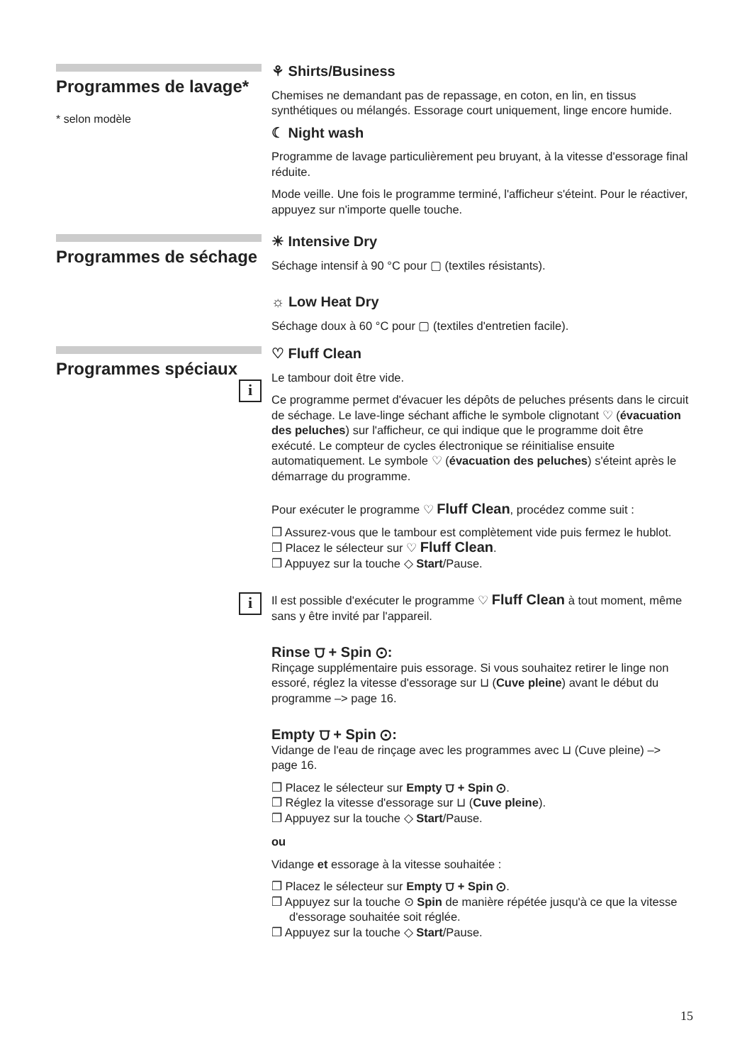Programmes de lavage*
* selon modèle
⚘ Shirts/Business
Chemises ne demandant pas de repassage, en coton, en lin, en tissus synthétiques ou mélangés. Essorage court uniquement, linge encore humide.
☾ Night wash
Programme de lavage particulièrement peu bruyant, à la vitesse d'essorage final réduite.
Mode veille. Une fois le programme terminé, l'afficheur s'éteint. Pour le réactiver, appuyez sur n'importe quelle touche.
Programmes de séchage
☀ Intensive Dry
Séchage intensif à 90 °C pour ▢ (textiles résistants).
☼ Low Heat Dry
Séchage doux à 60 °C pour ▢ (textiles d'entretien facile).
Programmes spéciaux
i i
♡ Fluff Clean
Le tambour doit être vide.
Ce programme permet d'évacuer les dépôts de peluches présents dans le circuit de séchage. Le lave-linge séchant affiche le symbole clignotant ♡ (évacuation des peluches) sur l'afficheur, ce qui indique que le programme doit être exécuté. Le compteur de cycles électronique se réinitialise ensuite automatiquement. Le symbole ♡ (évacuation des peluches) s'éteint après le démarrage du programme.
Pour exécuter le programme ♡ Fluff Clean, procédez comme suit :
❐ Assurez-vous que le tambour est complètement vide puis fermez le hublot.
❐ Placez le sélecteur sur ♡ Fluff Clean.
❐ Appuyez sur la touche ◇ Start/Pause.
Il est possible d'exécuter le programme ♡ Fluff Clean à tout moment, même sans y être invité par l'appareil.
Rinse ⩌ + Spin ⊙:
Rinçage supplémentaire puis essorage. Si vous souhaitez retirer le linge non essoré, réglez la vitesse d'essorage sur ⊔ (Cuve pleine) avant le début du programme –> page 16.
Empty ⩌ + Spin ⊙:
Vidange de l'eau de rinçage avec les programmes avec ⊔ (Cuve pleine) –> page 16.
❐ Placez le sélecteur sur Empty ⩌ + Spin ⊙.
❐ Réglez la vitesse d'essorage sur ⊔ (Cuve pleine).
❐ Appuyez sur la touche ◇ Start/Pause.
ou
Vidange et essorage à la vitesse souhaitée :
❐ Placez le sélecteur sur Empty ⩌ + Spin ⊙.
❐ Appuyez sur la touche ⊙ Spin de manière répétée jusqu'à ce que la vitesse d'essorage souhaitée soit réglée.
❐ Appuyez sur la touche ◇ Start/Pause.
15